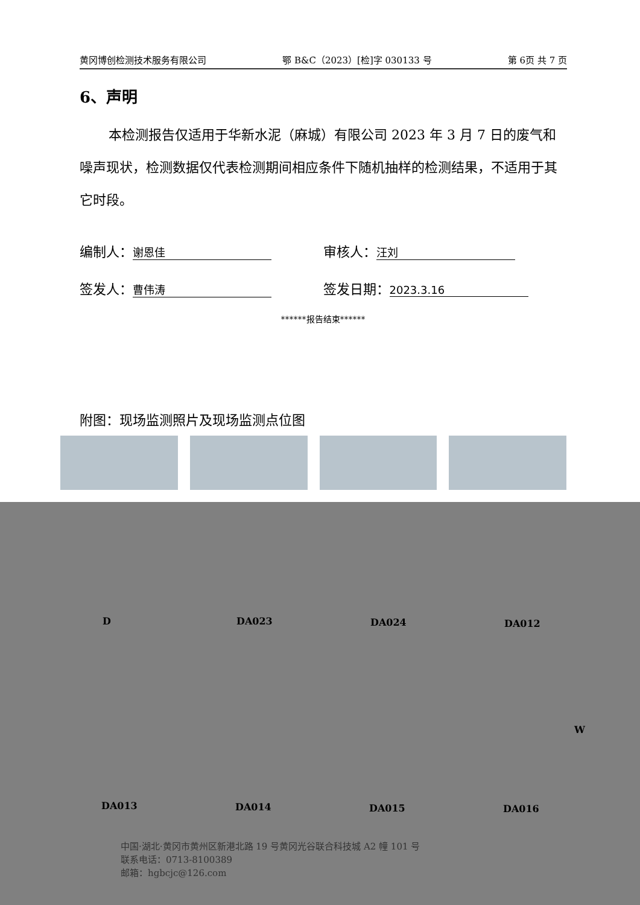黄冈博创检测技术服务有限公司 鄂 B&C（2023）[检]字 030133 号 第 6页 共 7 页
6、声明
本检测报告仅适用于华新水泥（麻城）有限公司 2023 年 3 月 7 日的废气和噪声现状，检测数据仅代表检测期间相应条件下随机抽样的检测结果，不适用于其它时段。
编制人： 谢恩佳
审核人： 汪刘
签发人： 曹伟涛
签发日期： 2023.3.16
******报告结束******
附图：现场监测照片及现场监测点位图
D DA023 DA024 DA012
W
DA013 DA014 DA015 DA016
中国·湖北·黄冈市黄州区新港北路 19 号黄冈光谷联合科技城 A2 幢 101 号
联系电话：0713-8100389
邮箱：hgbcjc@126.com